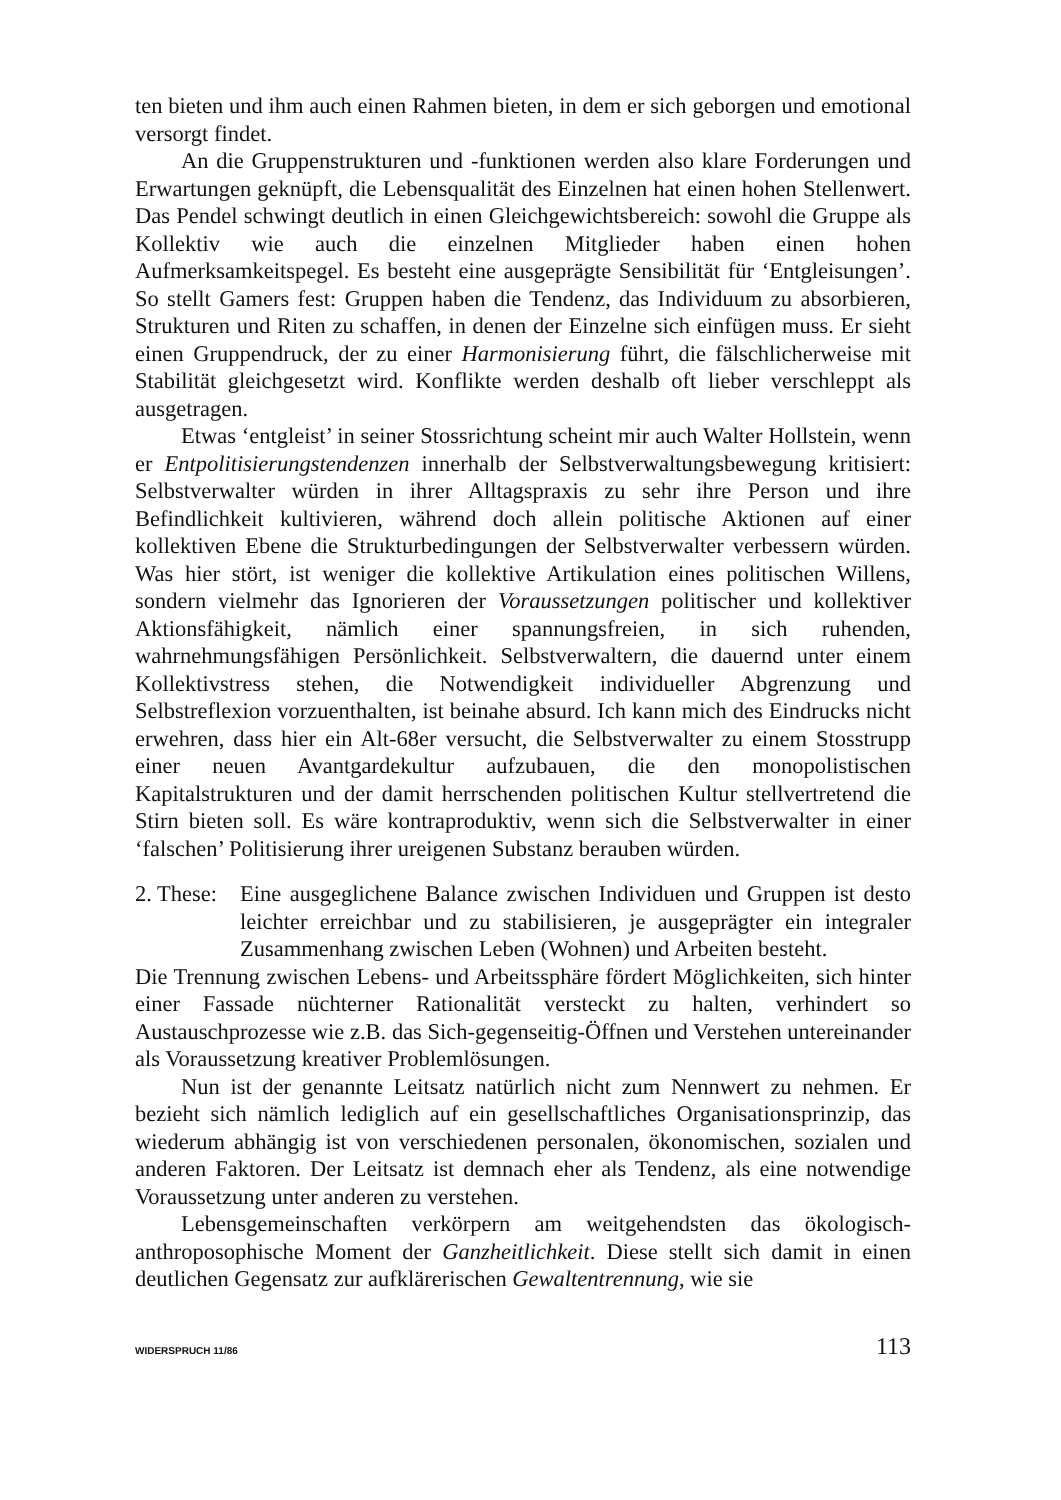ten bieten und ihm auch einen Rahmen bieten, in dem er sich geborgen und emotional versorgt findet.
An die Gruppenstrukturen und -funktionen werden also klare Forderungen und Erwartungen geknüpft, die Lebensqualität des Einzelnen hat einen hohen Stellenwert. Das Pendel schwingt deutlich in einen Gleichgewichtsbereich: sowohl die Gruppe als Kollektiv wie auch die einzelnen Mitglieder haben einen hohen Aufmerksamkeitspegel. Es besteht eine ausgeprägte Sensibilität für ‘Entgleisungen’. So stellt Gamers fest: Gruppen haben die Tendenz, das Individuum zu absorbieren, Strukturen und Riten zu schaffen, in denen der Einzelne sich einfügen muss. Er sieht einen Gruppendruck, der zu einer Harmonisierung führt, die fälschlicherweise mit Stabilität gleichgesetzt wird. Konflikte werden deshalb oft lieber verschleppt als ausgetragen.
Etwas ‘entgleist’ in seiner Stossrichtung scheint mir auch Walter Hollstein, wenn er Entpolitisierungstendenzen innerhalb der Selbstverwaltungsbewegung kritisiert: Selbstverwalter würden in ihrer Alltagspraxis zu sehr ihre Person und ihre Befindlichkeit kultivieren, während doch allein politische Aktionen auf einer kollektiven Ebene die Strukturbedingungen der Selbstverwalter verbessern würden. Was hier stört, ist weniger die kollektive Artikulation eines politischen Willens, sondern vielmehr das Ignorieren der Voraussetzungen politischer und kollektiver Aktionsfähigkeit, nämlich einer spannungsfreien, in sich ruhenden, wahrnehmungsfähigen Persönlichkeit. Selbstverwaltern, die dauernd unter einem Kollektivstress stehen, die Notwendigkeit individueller Abgrenzung und Selbstreflexion vorzuenthalten, ist beinahe absurd. Ich kann mich des Eindrucks nicht erwehren, dass hier ein Alt-68er versucht, die Selbstverwalter zu einem Stosstrupp einer neuen Avantgardekultur aufzubauen, die den monopolistischen Kapitalstrukturen und der damit herrschenden politischen Kultur stellvertretend die Stirn bieten soll. Es wäre kontraproduktiv, wenn sich die Selbstverwalter in einer ‘falschen’ Politisierung ihrer ureigenen Substanz berauben würden.
2. These:
Eine ausgeglichene Balance zwischen Individuen und Gruppen ist desto leichter erreichbar und zu stabilisieren, je ausgeprägter ein integraler Zusammenhang zwischen Leben (Wohnen) und Arbeiten besteht.
Die Trennung zwischen Lebens- und Arbeitssphäre fördert Möglichkeiten, sich hinter einer Fassade nüchterner Rationalität versteckt zu halten, verhindert so Austauschprozesse wie z.B. das Sich-gegenseitig-Öffnen und Verstehen untereinander als Voraussetzung kreativer Problemlösungen.
Nun ist der genannte Leitsatz natürlich nicht zum Nennwert zu nehmen. Er bezieht sich nämlich lediglich auf ein gesellschaftliches Organisationsprinzip, das wiederum abhängig ist von verschiedenen personalen, ökonomischen, sozialen und anderen Faktoren. Der Leitsatz ist demnach eher als Tendenz, als eine notwendige Voraussetzung unter anderen zu verstehen.
Lebensgemeinschaften verkörpern am weitgehendsten das ökologisch-anthroposophische Moment der Ganzheitlichkeit. Diese stellt sich damit in einen deutlichen Gegensatz zur aufklärerischen Gewaltentrennung, wie sie
WIDERSPRUCH 11/86 113